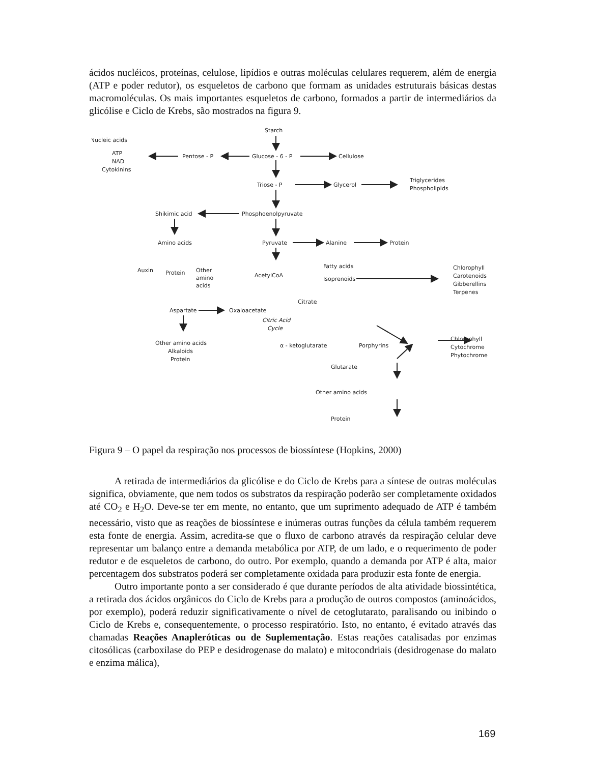ácidos nucléicos, proteínas, celulose, lipídios e outras moléculas celulares requerem, além de energia (ATP e poder redutor), os esqueletos de carbono que formam as unidades estruturais básicas destas macromoléculas. Os mais importantes esqueletos de carbono, formados a partir de intermediários da glicólise e Ciclo de Krebs, são mostrados na figura 9.
Starch
Nucleic acids
ATP
NAD
Cytokinins
Pentose - P
Glucose - 6 - P
Cellulose
Triose - P
Glycerol
Triglycerides
Phospholipids
Shikimic acid
Phosphoenolpyruvate
Amino acids
Pyruvate
Alanine
Protein
Auxin
Protein
Other
amino
acids
AcetylCoA
Fatty acids
Isoprenoids
Chlorophyll
Carotenoids
Gibberellins
Terpenes
Citrate
Aspartate
Oxaloacetate
Citric Acid
Cycle
Other amino acids
Alkaloids
Protein
α - ketoglutarate
Porphyrins
Chlorophyll
Cytochrome
Phytochrome
Glutarate
Other amino acids
Protein
Figura 9 – O papel da respiração nos processos de biossíntese (Hopkins, 2000)
A retirada de intermediários da glicólise e do Ciclo de Krebs para a síntese de outras moléculas significa, obviamente, que nem todos os substratos da respiração poderão ser completamente oxidados até CO<sub>2</sub> e H<sub>2</sub>O. Deve-se ter em mente, no entanto, que um suprimento adequado de ATP é também necessário, visto que as reações de biossíntese e inúmeras outras funções da célula também requerem esta fonte de energia. Assim, acredita-se que o fluxo de carbono através da respiração celular deve representar um balanço entre a demanda metabólica por ATP, de um lado, e o requerimento de poder redutor e de esqueletos de carbono, do outro. Por exemplo, quando a demanda por ATP é alta, maior percentagem dos substratos poderá ser completamente oxidada para produzir esta fonte de energia.
Outro importante ponto a ser considerado é que durante períodos de alta atividade biossintética, a retirada dos ácidos orgânicos do Ciclo de Krebs para a produção de outros compostos (aminoácidos, por exemplo), poderá reduzir significativamente o nível de cetoglutarato, paralisando ou inibindo o Ciclo de Krebs e, consequentemente, o processo respiratório. Isto, no entanto, é evitado através das chamadas Reações Anapleróticas ou de Suplementação. Estas reações catalisadas por enzimas citosólicas (carboxilase do PEP e desidrogenase do malato) e mitocondriais (desidrogenase do malato e enzima málica),
169